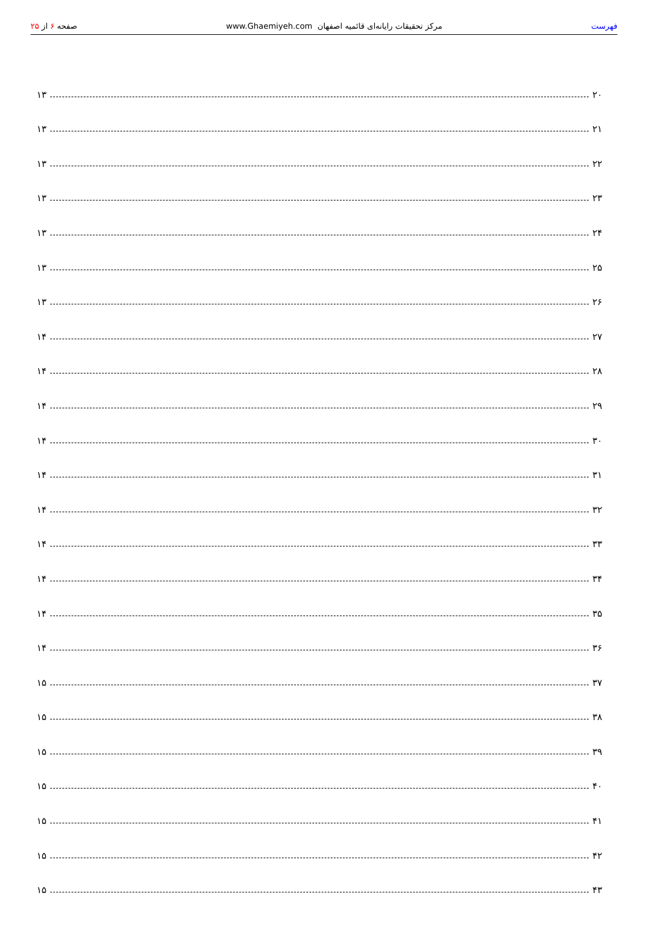فهرست مرکز تحقیقات رایانه‌ای قائمیه اصفهان www.Ghaemiyeh.com صفحه ۶ از ۲۵
۲۰ ۱۳
۲۱ ۱۳
۲۲ ۱۳
۲۳ ۱۳
۲۴ ۱۳
۲۵ ۱۳
۲۶ ۱۳
۲۷ ۱۴
۲۸ ۱۴
۲۹ ۱۴
۳۰ ۱۴
۳۱ ۱۴
۳۲ ۱۴
۳۳ ۱۴
۳۴ ۱۴
۳۵ ۱۴
۳۶ ۱۴
۳۷ ۱۵
۳۸ ۱۵
۳۹ ۱۵
۴۰ ۱۵
۴۱ ۱۵
۴۲ ۱۵
۴۳ ۱۵